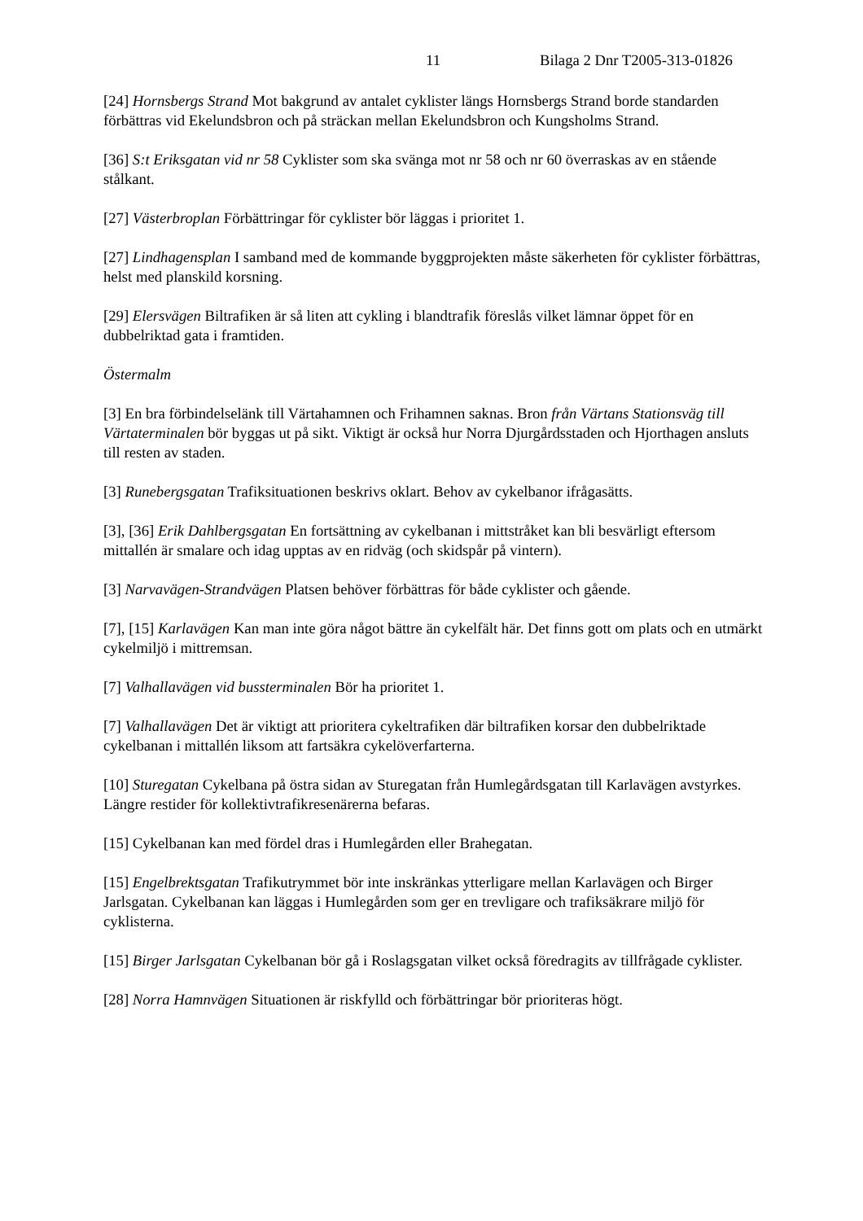11 Bilaga 2 Dnr T2005-313-01826
[24] Hornsbergs Strand Mot bakgrund av antalet cyklister längs Hornsbergs Strand borde standarden förbättras vid Ekelundsbron och på sträckan mellan Ekelundsbron och Kungsholms Strand.
[36] S:t Eriksgatan vid nr 58 Cyklister som ska svänga mot nr 58 och nr 60 överraskas av en stående stålkant.
[27] Västerbroplan Förbättringar för cyklister bör läggas i prioritet 1.
[27] Lindhagensplan I samband med de kommande byggprojekten måste säkerheten för cyklister förbättras, helst med planskild korsning.
[29] Elersvägen Biltrafiken är så liten att cykling i blandtrafik föreslås vilket lämnar öppet för en dubbelriktad gata i framtiden.
Östermalm
[3] En bra förbindelselänk till Värtahamnen och Frihamnen saknas. Bron från Värtans Stationsväg till Värtaterminalen bör byggas ut på sikt. Viktigt är också hur Norra Djurgårdsstaden och Hjorthagen ansluts till resten av staden.
[3] Runebergsgatan Trafiksituationen beskrivs oklart. Behov av cykelbanor ifrågasätts.
[3], [36] Erik Dahlbergsgatan En fortsättning av cykelbanan i mittstråket kan bli besvärligt eftersom mittallén är smalare och idag upptas av en ridväg (och skidspår på vintern).
[3] Narvavägen-Strandvägen Platsen behöver förbättras för både cyklister och gående.
[7], [15] Karlavägen Kan man inte göra något bättre än cykelfält här. Det finns gott om plats och en utmärkt cykelmiljö i mittremsan.
[7] Valhallavägen vid bussterminalen Bör ha prioritet 1.
[7] Valhallavägen Det är viktigt att prioritera cykeltrafiken där biltrafiken korsar den dubbelriktade cykelbanan i mittallén liksom att fartsäkra cykelöverfarterna.
[10] Sturegatan Cykelbana på östra sidan av Sturegatan från Humlegårdsgatan till Karlavägen avstyrkes. Längre restider för kollektivtrafikresenärerna befaras.
[15] Cykelbanan kan med fördel dras i Humlegården eller Brahegatan.
[15] Engelbrektsgatan Trafikutrymmet bör inte inskränkas ytterligare mellan Karlavägen och Birger Jarlsgatan. Cykelbanan kan läggas i Humlegården som ger en trevligare och trafiksäkrare miljö för cyklisterna.
[15] Birger Jarlsgatan Cykelbanan bör gå i Roslagsgatan vilket också föredragits av tillfrågade cyklister.
[28] Norra Hamnvägen Situationen är riskfylld och förbättringar bör prioriteras högt.